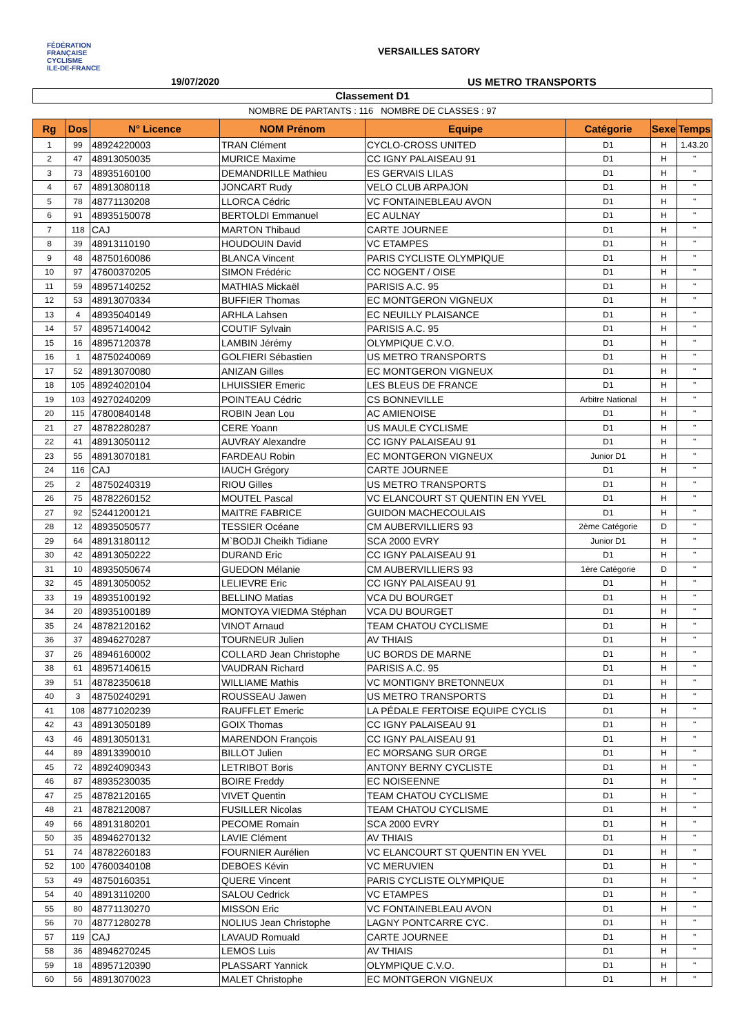FÉDÉRATION
FRANÇAISE
CYCLISME
ILE-DE-FRANCE
VERSAILLES SATORY
19/07/2020 US METRO TRANSPORTS
Classement D1
NOMBRE DE PARTANTS : 116 NOMBRE DE CLASSES : 97
| Rg | Dos | N° Licence | NOM Prénom | Equipe | Catégorie | Sexe | Temps |
| --- | --- | --- | --- | --- | --- | --- | --- |
| 1 | 99 | 48924220003 | TRAN Clément | CYCLO-CROSS UNITED | D1 | H | 1.43.20 |
| 2 | 47 | 48913050035 | MURICE Maxime | CC IGNY PALAISEAU 91 | D1 | H | " |
| 3 | 73 | 48935160100 | DEMANDRILLE Mathieu | ES GERVAIS LILAS | D1 | H | " |
| 4 | 67 | 48913080118 | JONCART Rudy | VELO CLUB ARPAJON | D1 | H | " |
| 5 | 78 | 48771130208 | LLORCA Cédric | VC FONTAINEBLEAU AVON | D1 | H | " |
| 6 | 91 | 48935150078 | BERTOLDI Emmanuel | EC AULNAY | D1 | H | " |
| 7 | 118 | CAJ | MARTON Thibaud | CARTE JOURNEE | D1 | H | " |
| 8 | 39 | 48913110190 | HOUDOUIN David | VC ETAMPES | D1 | H | " |
| 9 | 48 | 48750160086 | BLANCA Vincent | PARIS CYCLISTE OLYMPIQUE | D1 | H | " |
| 10 | 97 | 47600370205 | SIMON Frédéric | CC NOGENT / OISE | D1 | H | " |
| 11 | 59 | 48957140252 | MATHIAS Mickaël | PARISIS A.C. 95 | D1 | H | " |
| 12 | 53 | 48913070334 | BUFFIER Thomas | EC MONTGERON VIGNEUX | D1 | H | " |
| 13 | 4 | 48935040149 | ARHLA Lahsen | EC NEUILLY PLAISANCE | D1 | H | " |
| 14 | 57 | 48957140042 | COUTIF Sylvain | PARISIS A.C. 95 | D1 | H | " |
| 15 | 16 | 48957120378 | LAMBIN Jérémy | OLYMPIQUE C.V.O. | D1 | H | " |
| 16 | 1 | 48750240069 | GOLFIERI Sébastien | US METRO TRANSPORTS | D1 | H | " |
| 17 | 52 | 48913070080 | ANIZAN Gilles | EC MONTGERON VIGNEUX | D1 | H | " |
| 18 | 105 | 48924020104 | LHUISSIER Emeric | LES BLEUS DE FRANCE | D1 | H | " |
| 19 | 103 | 49270240209 | POINTEAU Cédric | CS BONNEVILLE | Arbitre National | H | " |
| 20 | 115 | 47800840148 | ROBIN Jean Lou | AC AMIENOISE | D1 | H | " |
| 21 | 27 | 48782280287 | CERE Yoann | US MAULE CYCLISME | D1 | H | " |
| 22 | 41 | 48913050112 | AUVRAY Alexandre | CC IGNY PALAISEAU 91 | D1 | H | " |
| 23 | 55 | 48913070181 | FARDEAU Robin | EC MONTGERON VIGNEUX | Junior D1 | H | " |
| 24 | 116 | CAJ | IAUCH Grégory | CARTE JOURNEE | D1 | H | " |
| 25 | 2 | 48750240319 | RIOU Gilles | US METRO TRANSPORTS | D1 | H | " |
| 26 | 75 | 48782260152 | MOUTEL Pascal | VC ELANCOURT ST QUENTIN EN YVEL | D1 | H | " |
| 27 | 92 | 52441200121 | MAITRE FABRICE | GUIDON MACHECOULAIS | D1 | H | " |
| 28 | 12 | 48935050577 | TESSIER Océane | CM AUBERVILLIERS 93 | 2ème Catégorie | D | " |
| 29 | 64 | 48913180112 | M`BODJI Cheikh Tidiane | SCA 2000 EVRY | Junior D1 | H | " |
| 30 | 42 | 48913050222 | DURAND Eric | CC IGNY PALAISEAU 91 | D1 | H | " |
| 31 | 10 | 48935050674 | GUEDON Mélanie | CM AUBERVILLIERS 93 | 1ère Catégorie | D | " |
| 32 | 45 | 48913050052 | LELIEVRE Eric | CC IGNY PALAISEAU 91 | D1 | H | " |
| 33 | 19 | 48935100192 | BELLINO Matias | VCA DU BOURGET | D1 | H | " |
| 34 | 20 | 48935100189 | MONTOYA VIEDMA Stéphan | VCA DU BOURGET | D1 | H | " |
| 35 | 24 | 48782120162 | VINOT Arnaud | TEAM CHATOU CYCLISME | D1 | H | " |
| 36 | 37 | 48946270287 | TOURNEUR Julien | AV THIAIS | D1 | H | " |
| 37 | 26 | 48946160002 | COLLARD Jean Christophe | UC BORDS DE MARNE | D1 | H | " |
| 38 | 61 | 48957140615 | VAUDRAN Richard | PARISIS A.C. 95 | D1 | H | " |
| 39 | 51 | 48782350618 | WILLIAME Mathis | VC MONTIGNY BRETONNEUX | D1 | H | " |
| 40 | 3 | 48750240291 | ROUSSEAU Jawen | US METRO TRANSPORTS | D1 | H | " |
| 41 | 108 | 48771020239 | RAUFFLET Emeric | LA PÉDALE FERTOISE EQUIPE CYCLIS | D1 | H | " |
| 42 | 43 | 48913050189 | GOIX Thomas | CC IGNY PALAISEAU 91 | D1 | H | " |
| 43 | 46 | 48913050131 | MARENDON François | CC IGNY PALAISEAU 91 | D1 | H | " |
| 44 | 89 | 48913390010 | BILLOT Julien | EC MORSANG SUR ORGE | D1 | H | " |
| 45 | 72 | 48924090343 | LETRIBOT Boris | ANTONY BERNY CYCLISTE | D1 | H | " |
| 46 | 87 | 48935230035 | BOIRE Freddy | EC NOISEENNE | D1 | H | " |
| 47 | 25 | 48782120165 | VIVET Quentin | TEAM CHATOU CYCLISME | D1 | H | " |
| 48 | 21 | 48782120087 | FUSILLER Nicolas | TEAM CHATOU CYCLISME | D1 | H | " |
| 49 | 66 | 48913180201 | PECOME Romain | SCA 2000 EVRY | D1 | H | " |
| 50 | 35 | 48946270132 | LAVIE Clément | AV THIAIS | D1 | H | " |
| 51 | 74 | 48782260183 | FOURNIER Aurélien | VC ELANCOURT ST QUENTIN EN YVEL | D1 | H | " |
| 52 | 100 | 47600340108 | DEBOES Kévin | VC MERUVIEN | D1 | H | " |
| 53 | 49 | 48750160351 | QUERE Vincent | PARIS CYCLISTE OLYMPIQUE | D1 | H | " |
| 54 | 40 | 48913110200 | SALOU Cedrick | VC ETAMPES | D1 | H | " |
| 55 | 80 | 48771130270 | MISSON Eric | VC FONTAINEBLEAU AVON | D1 | H | " |
| 56 | 70 | 48771280278 | NOLIUS Jean Christophe | LAGNY PONTCARRE CYC. | D1 | H | " |
| 57 | 119 | CAJ | LAVAUD Romuald | CARTE JOURNEE | D1 | H | " |
| 58 | 36 | 48946270245 | LEMOS Luis | AV THIAIS | D1 | H | " |
| 59 | 18 | 48957120390 | PLASSART Yannick | OLYMPIQUE C.V.O. | D1 | H | " |
| 60 | 56 | 48913070023 | MALET Christophe | EC MONTGERON VIGNEUX | D1 | H | " |